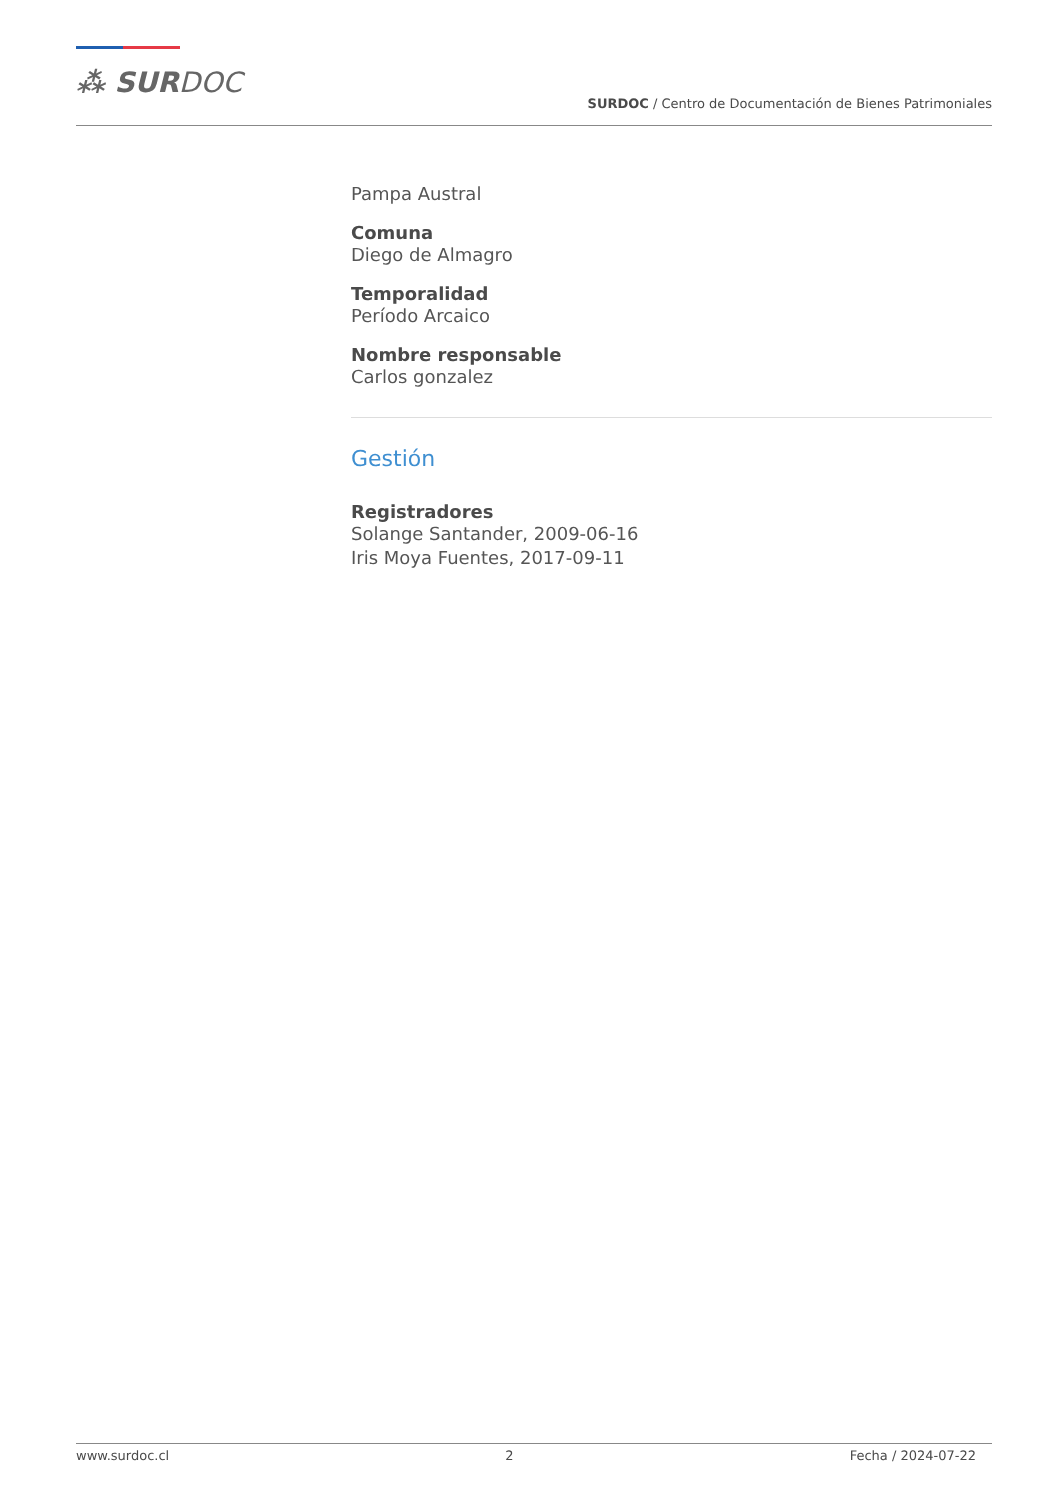⁂ SURDOC
SURDOC / Centro de Documentación de Bienes Patrimoniales
Pampa Austral
Comuna
Diego de Almagro
Temporalidad
Período Arcaico
Nombre responsable
Carlos gonzalez
Gestión
Registradores
Solange Santander, 2009-06-16
Iris Moya Fuentes, 2017-09-11
www.surdoc.cl 2 Fecha / 2024-07-22